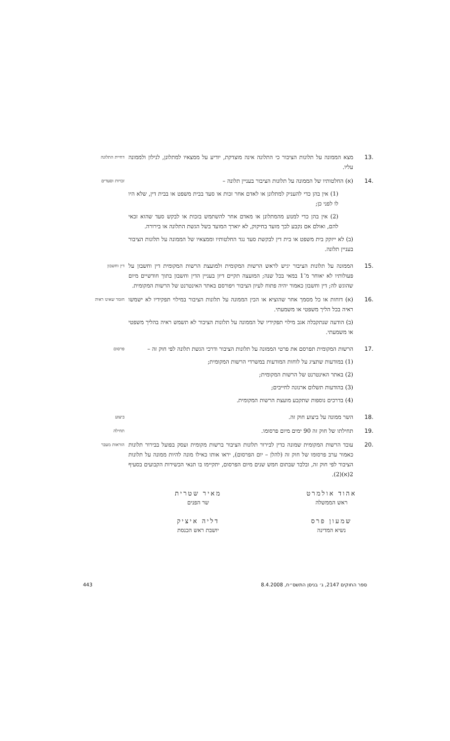13. מצא הממונה על תלונות הציבור כי התלונה אינה מוצדקת, יודיע על ממצאיו למתלונן, לנילון ולממונה עליו.
דחיית התלונה
14. (א) החלטותיו של הממונה על תלונות הציבור בעניין תלונה –
(1) אין בהן כדי להעניק למתלונן או לאדם אחר זכות או סעד בבית משפט או בבית דין, שלא היו לו לפני כן;
(2) אין בהן כדי למנוע מהמתלונן או מאדם אחר להשתמש בזכות או לבקש סעד שהוא זכאי להם, ואולם אם נקבע לכך מועד בחיקוק, לא יוארך המועד בשל הגשת התלונה או בירורה.
(ב) לא ייזקק בית משפט או בית דין לבקשת סעד נגד החלטותיו וממצאיו של הממונה על תלונות הציבור בעניין תלונה.
זכויות וסעדים
15. הממונה על תלונות הציבור יגיש לראש הרשות המקומית ולמועצת הרשות המקומית דין וחשבון על פעולותיו לא יאוחר מ־1 במאי בכל שנה; המועצה תקיים דיון בעניין הדין וחשבון בתוך חודשיים מיום שהוגש לה; דין וחשבון כאמור יהיה פתוח לעיון הציבור ויפורסם באתר האינטרנט של הרשות המקומית.
דין וחשבון
16. (א) דוחות או כל מסמך אחר שהוציא או הכין הממונה על תלונות הציבור במילוי תפקידיו לא ישמשו ראיה בכל הליך משפטי או משמעתי.
(ב) הודעה שנתקבלה אגב מילוי תפקידיו של הממונה על תלונות הציבור לא תשמש ראיה בהליך משפטי או משמעתי.
חומר שאינו ראיה
17. הרשות המקומית תפרסם את פרטי הממונה על תלונות הציבור ודרכי הגשת תלונה לפי חוק זה –
(1) במודעות שתציג על לוחות המודעות במשרדי הרשות המקומית;
(2) באתר האינטרנט של הרשות המקומית;
(3) בהודעות תשלום ארנונה לחייבים;
(4) בדרכים נוספות שתקבע מועצת הרשות המקומית.
פרסום
18. השר ממונה על ביצוע חוק זה.
ביצוע
19. תחילתו של חוק זה 90 ימים מיום פרסומו.
תחילה
20. עובד הרשות המקומית שמונה כדין לבירור תלונות הציבור ברשות מקומית ועסק בפועל בבירור תלונות כאמור ערב פרסומו של חוק זה (להלן – יום הפרסום), יראו אותו כאילו מונה להיות ממונה על תלונות הציבור לפי חוק זה, ובלבד שבתום חמש שנים מיום הפרסום, יתקיימו בו תנאי הכשירות הקבועים בסעיף 2(א)(2).
הוראות מעבר
אהוד אולמרט
ראש הממשלה
מאיר שטרית
שר הפנים
שמעון פרס
נשיא המדינה
דליה איציק
יושבת ראש הכנסת
ספר החוקים 2147, ג׳ בניסן התשס״ח, 8.4.2008 443